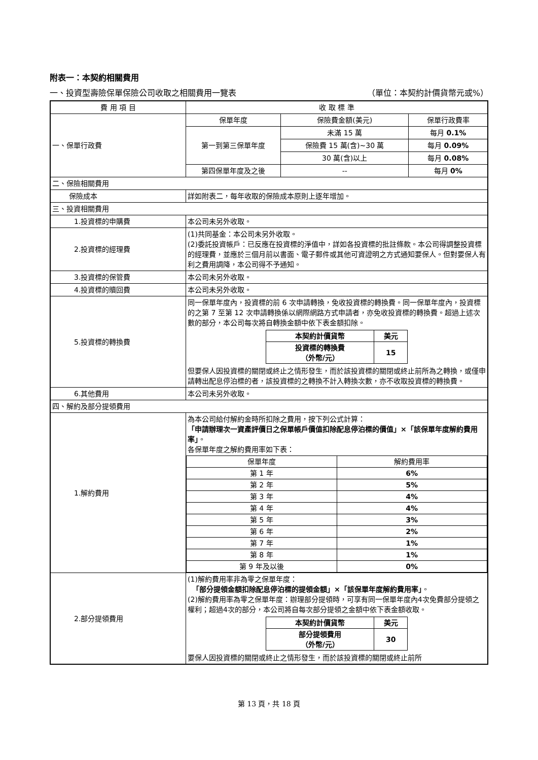附表一：本契約相關費用
一、投資型壽險保單保險公司收取之相關費用一覽表 （單位：本契約計價貨幣元或%）
| 費 用 項 目 | 收 取 標 準 | | |
| --- | --- | --- | --- |
| 一、保單行政費 | 保單年度 | 保險費金額(美元) | 保單行政費率 |
| | 第一到第三保單年度 | 未滿 15 萬 | 每月 0.1% |
| | | 保險費 15 萬(含)~30 萬 | 每月 0.09% |
| | | 30 萬(含)以上 | 每月 0.08% |
| | 第四保單年度及之後 | -- | 每月 0% |
| 二、保險相關費用 | | | |
| 保險成本 | 詳如附表二，每年收取的保險成本原則上逐年增加。 | | |
| 三、投資相關費用 | | | |
| 1.投資標的申購費 | 本公司未另外收取。 | | |
| 2.投資標的經理費 | (1)共同基金：本公司未另外收取。 (2)委託投資帳戶：已反應在投資標的淨值中，詳如各投資標的批註條款。本公司得調整投資標的經理費，並應於三個月前以書面、電子郵件或其他可資證明之方式通知要保人。但對要保人有利之費用調降，本公司得不予通知。 | | |
| 3.投資標的保管費 | 本公司未另外收取。 | | |
| 4.投資標的贖回費 | 本公司未另外收取。 | | |
| 5.投資標的轉換費 | 同一保單年度內，投資標的前 6 次申請轉換，免收投資標的轉換費。同一保單年度內，投資標的之第 7 至第 12 次申請轉換係以網際網路方式申請者，亦免收投資標的轉換費。超過上述次數的部分，本公司每次將自轉換金額中依下表金額扣除。 / 本契約計價貨幣 / 美元 / / 投資標的轉換費 （外幣/元） / 15 / 但要保人因投資標的關閉或終止之情形發生，而於該投資標的關閉或終止前所為之轉換，或僅申請轉出配息停泊標的者，該投資標的之轉換不計入轉換次數，亦不收取投資標的轉換費。 | | |
| 6.其他費用 | 本公司未另外收取。 | | |
| 四、解約及部分提領費用 | | | |
| 1.解約費用 | 為本公司給付解約金時所扣除之費用，按下列公式計算： 「申請辦理次一資產評價日之保單帳戶價值扣除配息停泊標的價值」×「該保單年度解約費用率」 。 各保單年度之解約費用率如下表： / 保單年度 / 解約費用率 / / 第 1 年 / 6% / / 第 2 年 / 5% / / 第 3 年 / 4% / / 第 4 年 / 4% / / 第 5 年 / 3% / / 第 6 年 / 2% / / 第 7 年 / 1% / / 第 8 年 / 1% / / 第 9 年及以後 / 0% / | | |
| 2.部分提領費用 | (1)解約費用率非為零之保單年度： 「部分提領金額扣除配息停泊標的提領金額」×「該保單年度解約費用率」 。 (2)解約費用率為零之保單年度：辦理部分提領時，可享有同一保單年度內4次免費部分提領之權利；超過4次的部分，本公司將自每次部分提領之金額中依下表金額收取。 / 本契約計價貨幣 / 美元 / / 部分提領費用 （外幣/元） / 30 / 要保人因投資標的關閉或終止之情形發生，而於該投資標的關閉或終止前所 | | |
第 13 頁，共 18 頁